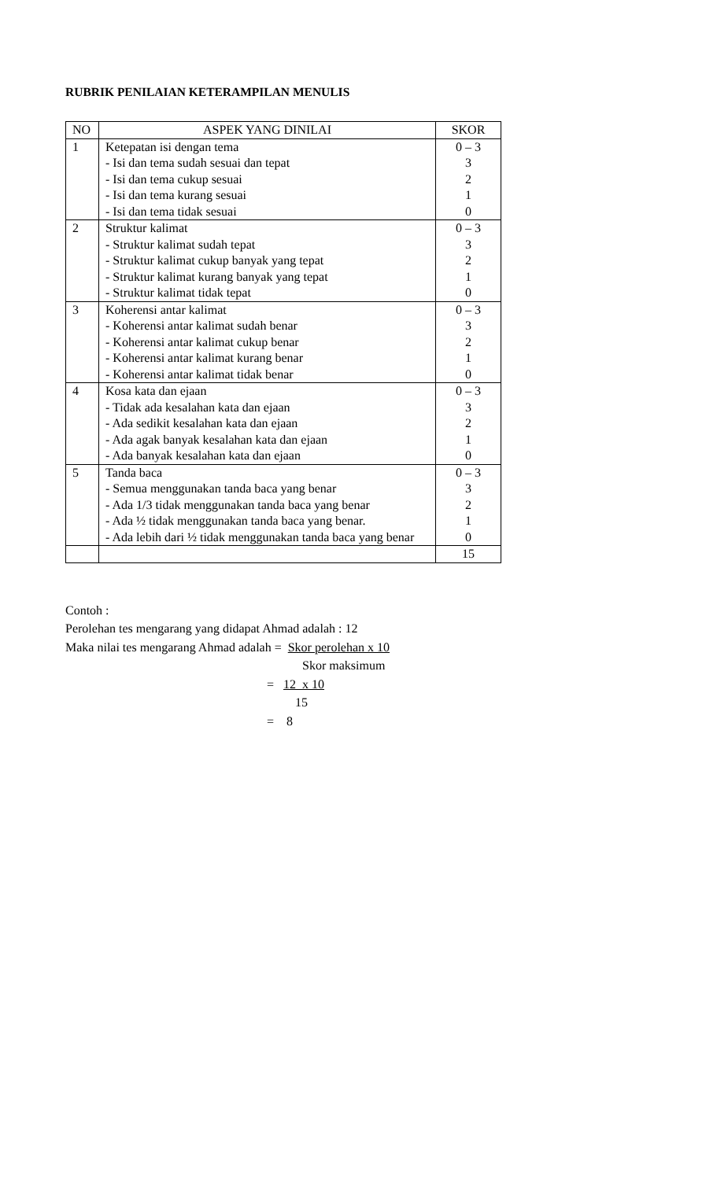RUBRIK PENILAIAN KETERAMPILAN MENULIS
| NO | ASPEK YANG DINILAI | SKOR |
| --- | --- | --- |
| 1 | Ketepatan isi dengan tema - Isi dan tema sudah sesuai dan tepat - Isi dan tema cukup sesuai - Isi dan tema kurang sesuai - Isi dan tema tidak sesuai | 0 – 3 3 2 1 0 |
| 2 | Struktur kalimat - Struktur kalimat sudah tepat - Struktur kalimat cukup banyak yang tepat - Struktur kalimat kurang banyak yang tepat - Struktur kalimat tidak tepat | 0 – 3 3 2 1 0 |
| 3 | Koherensi antar kalimat - Koherensi antar kalimat sudah benar - Koherensi antar kalimat cukup benar - Koherensi antar kalimat kurang benar - Koherensi antar kalimat tidak benar | 0 – 3 3 2 1 0 |
| 4 | Kosa kata dan ejaan - Tidak ada kesalahan kata dan ejaan - Ada sedikit kesalahan kata dan ejaan - Ada agak banyak kesalahan kata dan ejaan - Ada banyak kesalahan kata dan ejaan | 0 – 3 3 2 1 0 |
| 5 | Tanda baca - Semua menggunakan tanda baca yang benar - Ada 1/3 tidak menggunakan tanda baca yang benar - Ada ½ tidak menggunakan tanda baca yang benar. - Ada lebih dari ½ tidak menggunakan tanda baca yang benar | 0 – 3 3 2 1 0 |
| | | 15 |
Contoh :
Perolehan tes mengarang yang didapat Ahmad adalah : 12
Maka nilai tes mengarang Ahmad adalah = Skor perolehan x 10
Skor maksimum
= 12 x 10
15
= 8